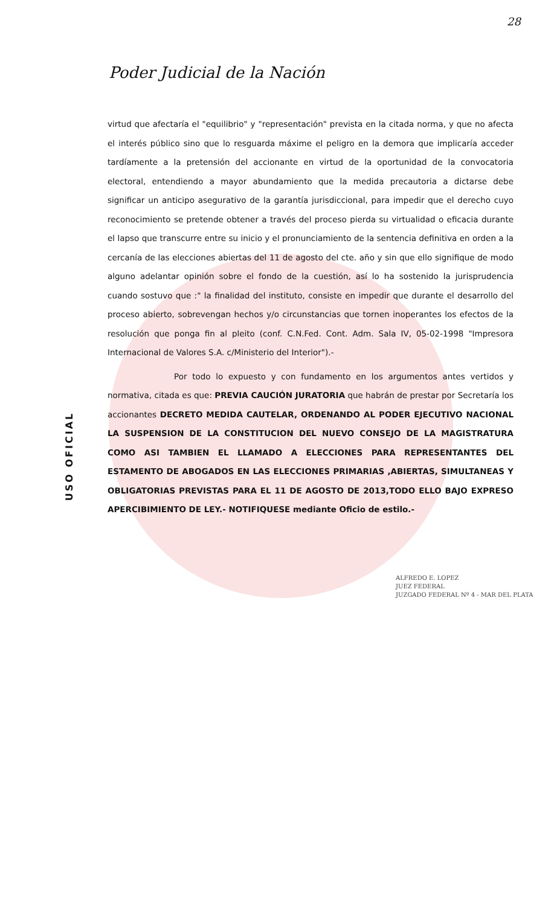28
Poder Judicial de la Nación
USO OFICIAL
virtud que afectaría el "equilibrio" y "representación" prevista en la citada norma, y que no afecta el interés público sino que lo resguarda máxime el peligro en la demora que implicaría acceder tardíamente a la pretensión del accionante en virtud de la oportunidad de la convocatoria electoral, entendiendo a mayor abundamiento que la medida precautoria a dictarse debe significar un anticipo asegurativo de la garantía jurisdiccional, para impedir que el derecho cuyo reconocimiento se pretende obtener a través del proceso pierda su virtualidad o eficacia durante el lapso que transcurre entre su inicio y el pronunciamiento de la sentencia definitiva en orden a la cercanía de las elecciones abiertas del 11 de agosto del cte. año y sin que ello signifique de modo alguno adelantar opinión sobre el fondo de la cuestión, así lo ha sostenido la jurisprudencia cuando sostuvo que :" la finalidad del instituto, consiste en impedir que durante el desarrollo del proceso abierto, sobrevengan hechos y/o circunstancias que tornen inoperantes los efectos de la resolución que ponga fin al pleito (conf. C.N.Fed. Cont. Adm. Sala IV, 05-02-1998 "Impresora Internacional de Valores S.A. c/Ministerio del Interior").-
Por todo lo expuesto y con fundamento en los argumentos antes vertidos y normativa, citada es que: PREVIA CAUCIÓN JURATORIA que habrán de prestar por Secretaría los accionantes DECRETO MEDIDA CAUTELAR, ORDENANDO AL PODER EJECUTIVO NACIONAL LA SUSPENSION DE LA CONSTITUCION DEL NUEVO CONSEJO DE LA MAGISTRATURA COMO ASI TAMBIEN EL LLAMADO A ELECCIONES PARA REPRESENTANTES DEL ESTAMENTO DE ABOGADOS EN LAS ELECCIONES PRIMARIAS ,ABIERTAS, SIMULTANEAS Y OBLIGATORIAS PREVISTAS PARA EL 11 DE AGOSTO DE 2013,TODO ELLO BAJO EXPRESO APERCIBIMIENTO DE LEY.- NOTIFIQUESE mediante Oficio de estilo.-
ALFREDO E. LOPEZ
JUEZ FEDERAL
JUZGADO FEDERAL Nº 4 - MAR DEL PLATA